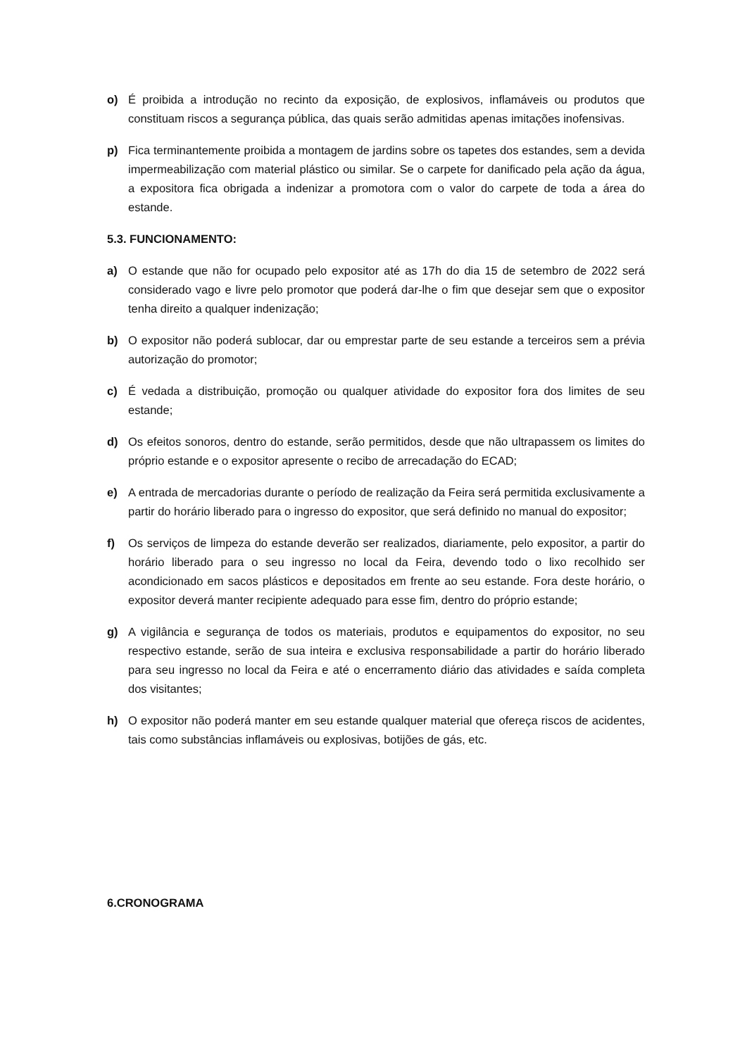o) É proibida a introdução no recinto da exposição, de explosivos, inflamáveis ou produtos que constituam riscos a segurança pública, das quais serão admitidas apenas imitações inofensivas.
p) Fica terminantemente proibida a montagem de jardins sobre os tapetes dos estandes, sem a devida impermeabilização com material plástico ou similar. Se o carpete for danificado pela ação da água, a expositora fica obrigada a indenizar a promotora com o valor do carpete de toda a área do estande.
5.3. FUNCIONAMENTO:
a) O estande que não for ocupado pelo expositor até as 17h do dia 15 de setembro de 2022 será considerado vago e livre pelo promotor que poderá dar-lhe o fim que desejar sem que o expositor tenha direito a qualquer indenização;
b) O expositor não poderá sublocar, dar ou emprestar parte de seu estande a terceiros sem a prévia autorização do promotor;
c) É vedada a distribuição, promoção ou qualquer atividade do expositor fora dos limites de seu estande;
d) Os efeitos sonoros, dentro do estande, serão permitidos, desde que não ultrapassem os limites do próprio estande e o expositor apresente o recibo de arrecadação do ECAD;
e) A entrada de mercadorias durante o período de realização da Feira será permitida exclusivamente a partir do horário liberado para o ingresso do expositor, que será definido no manual do expositor;
f) Os serviços de limpeza do estande deverão ser realizados, diariamente, pelo expositor, a partir do horário liberado para o seu ingresso no local da Feira, devendo todo o lixo recolhido ser acondicionado em sacos plásticos e depositados em frente ao seu estande. Fora deste horário, o expositor deverá manter recipiente adequado para esse fim, dentro do próprio estande;
g) A vigilância e segurança de todos os materiais, produtos e equipamentos do expositor, no seu respectivo estande, serão de sua inteira e exclusiva responsabilidade a partir do horário liberado para seu ingresso no local da Feira e até o encerramento diário das atividades e saída completa dos visitantes;
h) O expositor não poderá manter em seu estande qualquer material que ofereça riscos de acidentes, tais como substâncias inflamáveis ou explosivas, botijões de gás, etc.
6.CRONOGRAMA